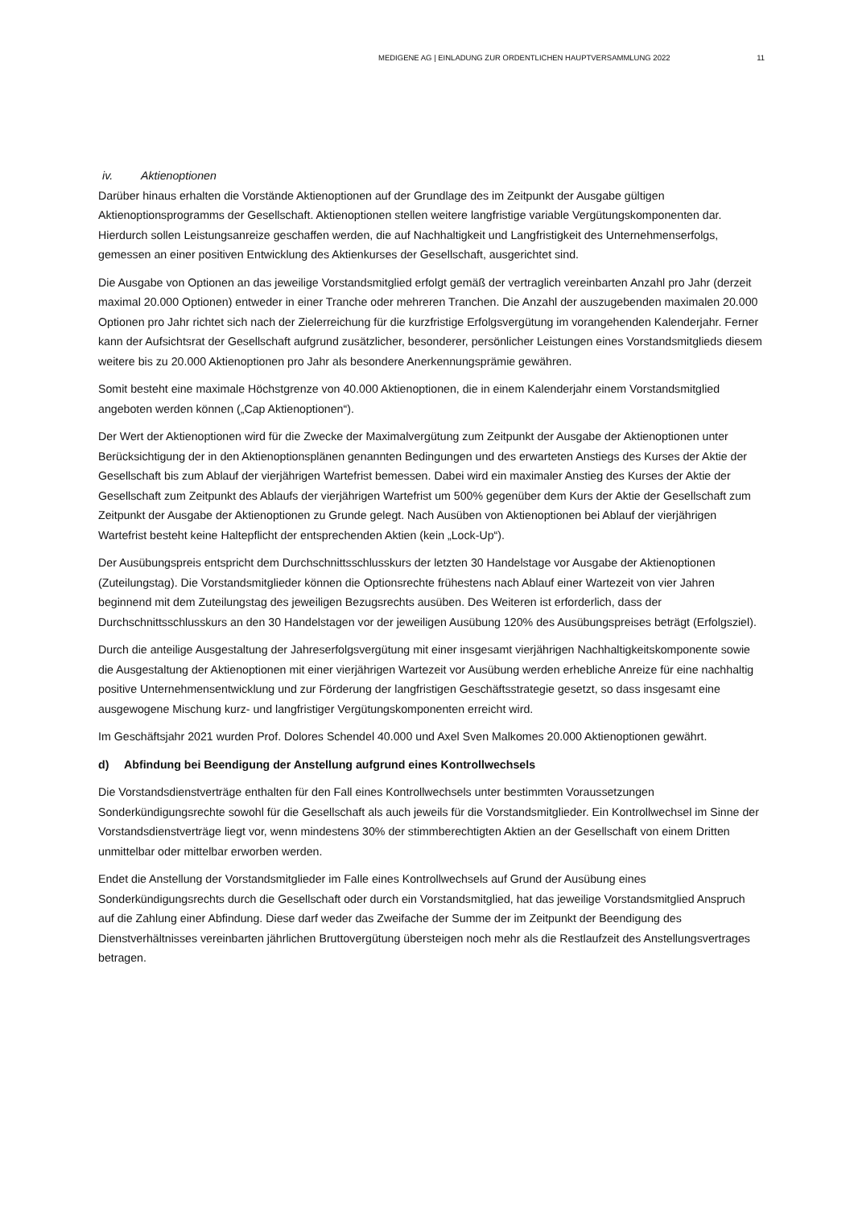MEDIGENE AG | EINLADUNG ZUR ORDENTLICHEN HAUPTVERSAMMLUNG 2022 11
iv. Aktienoptionen
Darüber hinaus erhalten die Vorstände Aktienoptionen auf der Grundlage des im Zeitpunkt der Ausgabe gültigen Aktienoptionsprogramms der Gesellschaft. Aktienoptionen stellen weitere langfristige variable Vergütungskomponenten dar. Hierdurch sollen Leistungsanreize geschaffen werden, die auf Nachhaltigkeit und Langfristigkeit des Unternehmenserfolgs, gemessen an einer positiven Entwicklung des Aktienkurses der Gesellschaft, ausgerichtet sind.
Die Ausgabe von Optionen an das jeweilige Vorstandsmitglied erfolgt gemäß der vertraglich vereinbarten Anzahl pro Jahr (derzeit maximal 20.000 Optionen) entweder in einer Tranche oder mehreren Tranchen. Die Anzahl der auszugebenden maximalen 20.000 Optionen pro Jahr richtet sich nach der Zielerreichung für die kurzfristige Erfolgsvergütung im vorangehenden Kalenderjahr. Ferner kann der Aufsichtsrat der Gesellschaft aufgrund zusätzlicher, besonderer, persönlicher Leistungen eines Vorstandsmitglieds diesem weitere bis zu 20.000 Aktienoptionen pro Jahr als besondere Anerkennungsprämie gewähren.
Somit besteht eine maximale Höchstgrenze von 40.000 Aktienoptionen, die in einem Kalenderjahr einem Vorstandsmitglied angeboten werden können („Cap Aktienoptionen“).
Der Wert der Aktienoptionen wird für die Zwecke der Maximalvergütung zum Zeitpunkt der Ausgabe der Aktienoptionen unter Berücksichtigung der in den Aktienoptionsplänen genannten Bedingungen und des erwarteten Anstiegs des Kurses der Aktie der Gesellschaft bis zum Ablauf der vierjährigen Wartefrist bemessen. Dabei wird ein maximaler Anstieg des Kurses der Aktie der Gesellschaft zum Zeitpunkt des Ablaufs der vierjährigen Wartefrist um 500% gegenüber dem Kurs der Aktie der Gesellschaft zum Zeitpunkt der Ausgabe der Aktienoptionen zu Grunde gelegt. Nach Ausüben von Aktienoptionen bei Ablauf der vierjährigen Wartefrist besteht keine Haltepflicht der entsprechenden Aktien (kein „Lock-Up“).
Der Ausübungspreis entspricht dem Durchschnittsschlusskurs der letzten 30 Handelstage vor Ausgabe der Aktienoptionen (Zuteilungstag). Die Vorstandsmitglieder können die Optionsrechte frühestens nach Ablauf einer Wartezeit von vier Jahren beginnend mit dem Zuteilungstag des jeweiligen Bezugsrechts ausüben. Des Weiteren ist erforderlich, dass der Durchschnittsschlusskurs an den 30 Handelstagen vor der jeweiligen Ausübung 120% des Ausübungspreises beträgt (Erfolgsziel).
Durch die anteilige Ausgestaltung der Jahreserfolgsvergütung mit einer insgesamt vierjährigen Nachhaltigkeitskomponente sowie die Ausgestaltung der Aktienoptionen mit einer vierjährigen Wartezeit vor Ausübung werden erhebliche Anreize für eine nachhaltig positive Unternehmensentwicklung und zur Förderung der langfristigen Geschäftsstrategie gesetzt, so dass insgesamt eine ausgewogene Mischung kurz- und langfristiger Vergütungskomponenten erreicht wird.
Im Geschäftsjahr 2021 wurden Prof. Dolores Schendel 40.000 und Axel Sven Malkomes 20.000 Aktienoptionen gewährt.
d) Abfindung bei Beendigung der Anstellung aufgrund eines Kontrollwechsels
Die Vorstandsdienstverträge enthalten für den Fall eines Kontrollwechsels unter bestimmten Voraussetzungen Sonderkündigungsrechte sowohl für die Gesellschaft als auch jeweils für die Vorstandsmitglieder. Ein Kontrollwechsel im Sinne der Vorstandsdienstverträge liegt vor, wenn mindestens 30% der stimmberechtigten Aktien an der Gesellschaft von einem Dritten unmittelbar oder mittelbar erworben werden.
Endet die Anstellung der Vorstandsmitglieder im Falle eines Kontrollwechsels auf Grund der Ausübung eines Sonderkündigungsrechts durch die Gesellschaft oder durch ein Vorstandsmitglied, hat das jeweilige Vorstandsmitglied Anspruch auf die Zahlung einer Abfindung. Diese darf weder das Zweifache der Summe der im Zeitpunkt der Beendigung des Dienstverhältnisses vereinbarten jährlichen Bruttovergütung übersteigen noch mehr als die Restlaufzeit des Anstellungsvertrages betragen.